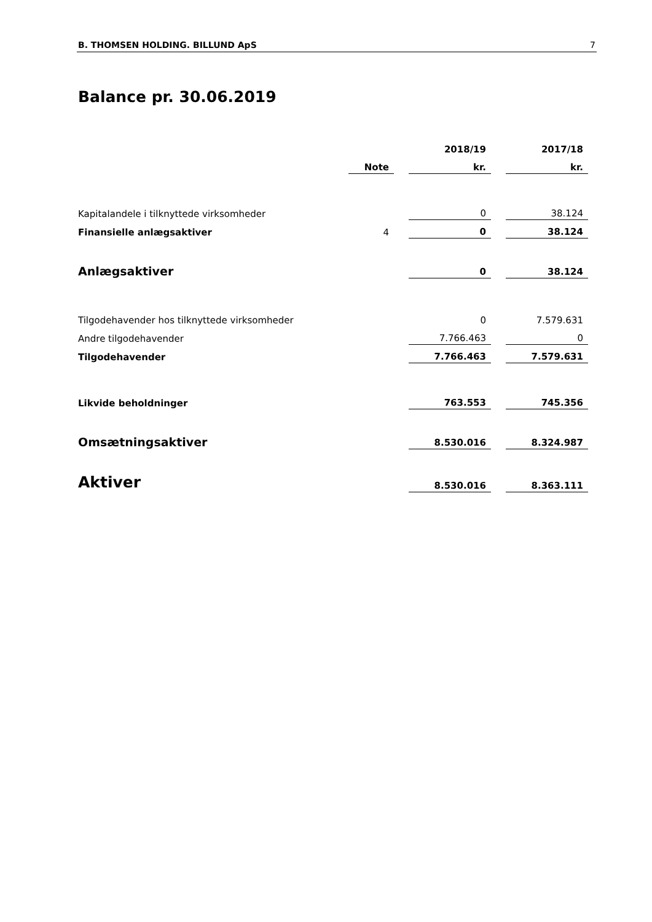B. THOMSEN HOLDING. BILLUND ApS 7
Balance pr. 30.06.2019
| | | | 2018/19 | | 2017/18 |
| | Note | | kr. | | kr. |
| Kapitalandele i tilknyttede virksomheder | | | 0 | | 38.124 |
| Finansielle anlægsaktiver | 4 | | 0 | | 38.124 |
| Anlægsaktiver | | | 0 | | 38.124 |
| Tilgodehavender hos tilknyttede virksomheder | | | 0 | | 7.579.631 |
| Andre tilgodehavender | | | 7.766.463 | | 0 |
| Tilgodehavender | | | 7.766.463 | | 7.579.631 |
| Likvide beholdninger | | | 763.553 | | 745.356 |
| Omsætningsaktiver | | | 8.530.016 | | 8.324.987 |
| Aktiver | | | 8.530.016 | | 8.363.111 |